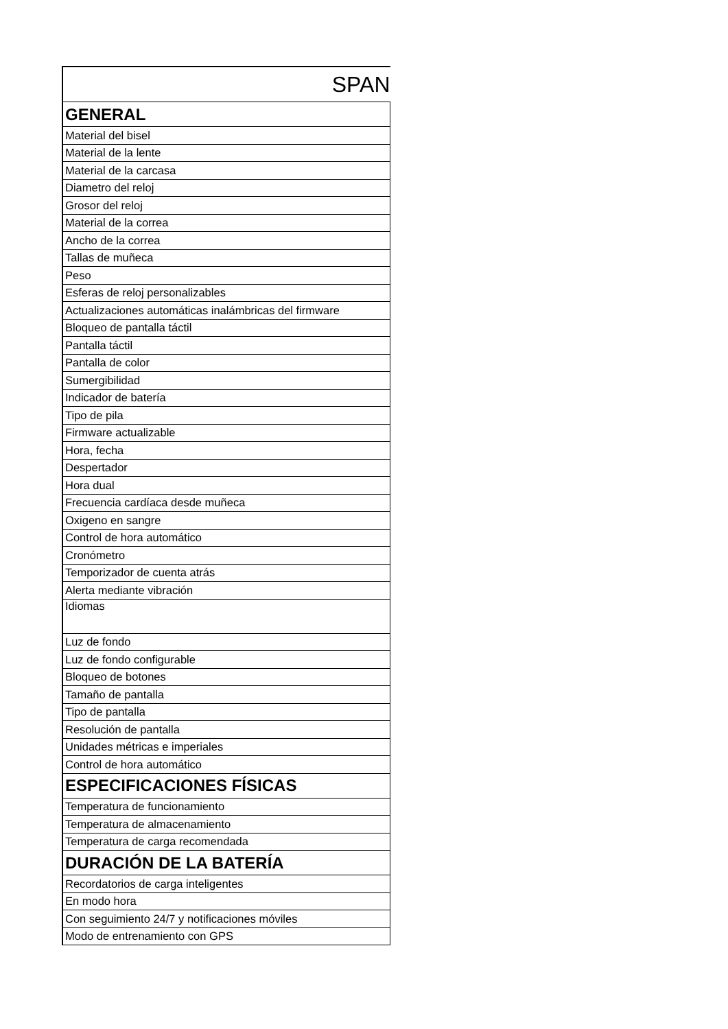| SPAN |
| GENERAL |
| Material del bisel |
| Material de la lente |
| Material de la carcasa |
| Diametro del reloj |
| Grosor del reloj |
| Material de la correa |
| Ancho de la correa |
| Tallas de muñeca |
| Peso |
| Esferas de reloj personalizables |
| Actualizaciones automáticas inalámbricas del firmware |
| Bloqueo de pantalla táctil |
| Pantalla táctil |
| Pantalla de color |
| Sumergibilidad |
| Indicador de batería |
| Tipo de pila |
| Firmware actualizable |
| Hora, fecha |
| Despertador |
| Hora dual |
| Frecuencia cardíaca desde muñeca |
| Oxigeno en sangre |
| Control de hora automático |
| Cronómetro |
| Temporizador de cuenta atrás |
| Alerta mediante vibración |
| Idiomas |
| Luz de fondo |
| Luz de fondo configurable |
| Bloqueo de botones |
| Tamaño de pantalla |
| Tipo de pantalla |
| Resolución de pantalla |
| Unidades métricas e imperiales |
| Control de hora automático |
| ESPECIFICACIONES FÍSICAS |
| Temperatura de funcionamiento |
| Temperatura de almacenamiento |
| Temperatura de carga recomendada |
| DURACIÓN DE LA BATERÍA |
| Recordatorios de carga inteligentes |
| En modo hora |
| Con seguimiento 24/7 y notificaciones móviles |
| Modo de entrenamiento con GPS |